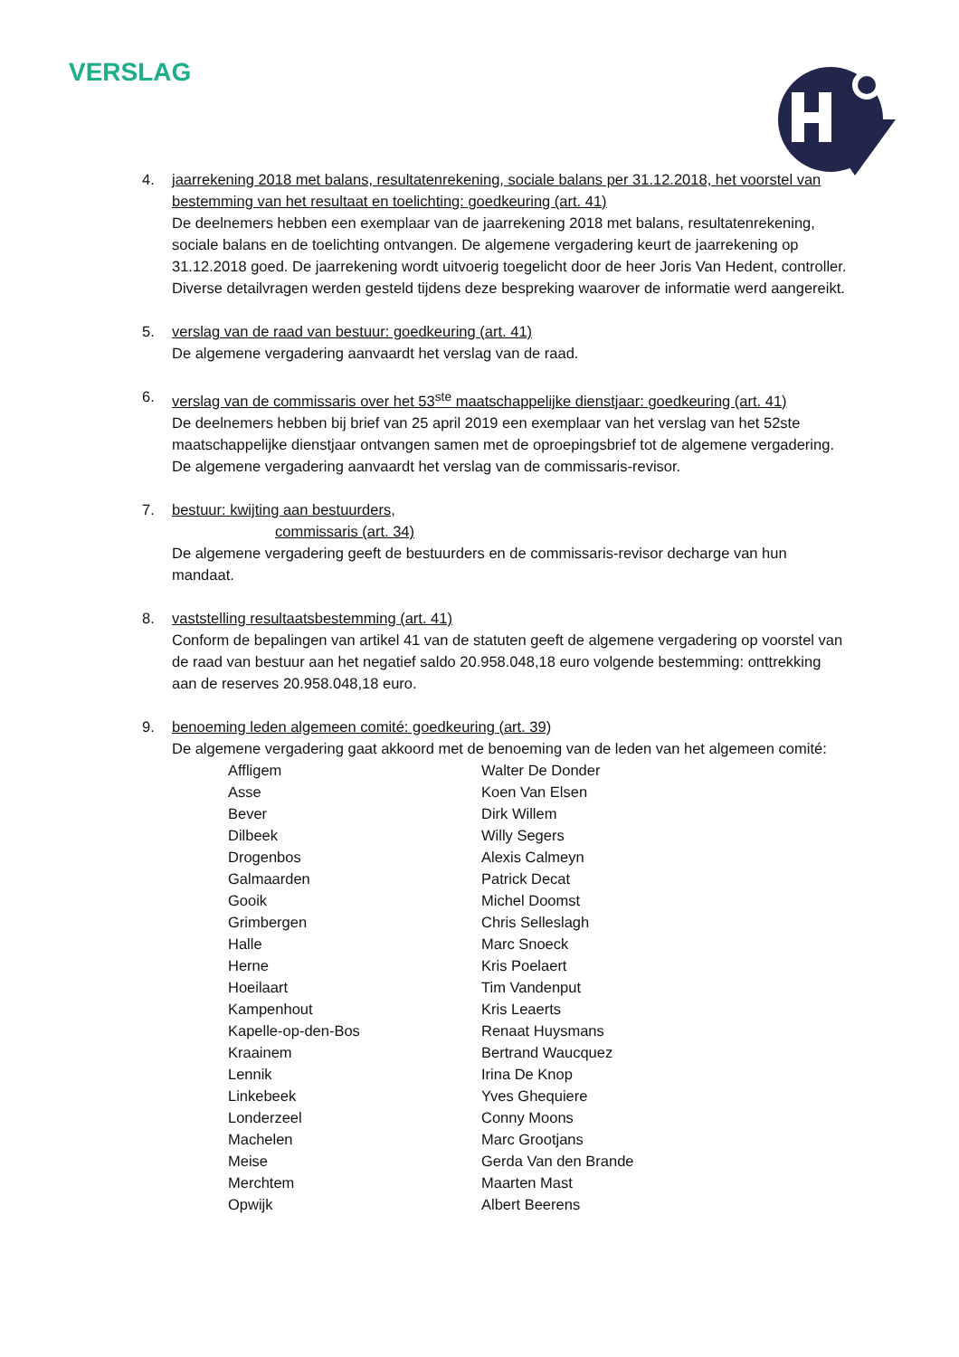VERSLAG
4. jaarrekening 2018 met balans, resultatenrekening, sociale balans per 31.12.2018, het voorstel van bestemming van het resultaat en toelichting: goedkeuring (art. 41)
De deelnemers hebben een exemplaar van de jaarrekening 2018 met balans, resultatenrekening, sociale balans en de toelichting ontvangen. De algemene vergadering keurt de jaarrekening op 31.12.2018 goed. De jaarrekening wordt uitvoerig toegelicht door de heer Joris Van Hedent, controller. Diverse detailvragen werden gesteld tijdens deze bespreking waarover de informatie werd aangereikt.
5. verslag van de raad van bestuur: goedkeuring (art. 41)
De algemene vergadering aanvaardt het verslag van de raad.
6. verslag van de commissaris over het 53<sup>ste</sup> maatschappelijke dienstjaar: goedkeuring (art. 41)
De deelnemers hebben bij brief van 25 april 2019 een exemplaar van het verslag van het 52ste maatschappelijke dienstjaar ontvangen samen met de oproepingsbrief tot de algemene vergadering.
De algemene vergadering aanvaardt het verslag van de commissaris-revisor.
7. bestuur: kwijting aan bestuurders,
commissaris (art. 34)
De algemene vergadering geeft de bestuurders en de commissaris-revisor decharge van hun mandaat.
8. vaststelling resultaatsbestemming (art. 41)
Conform de bepalingen van artikel 41 van de statuten geeft de algemene vergadering op voorstel van de raad van bestuur aan het negatief saldo 20.958.048,18 euro volgende bestemming: onttrekking aan de reserves 20.958.048,18 euro.
9. benoeming leden algemeen comité: goedkeuring (art. 39)
De algemene vergadering gaat akkoord met de benoeming van de leden van het algemeen comité:
| Affligem | Walter De Donder |
| Asse | Koen Van Elsen |
| Bever | Dirk Willem |
| Dilbeek | Willy Segers |
| Drogenbos | Alexis Calmeyn |
| Galmaarden | Patrick Decat |
| Gooik | Michel Doomst |
| Grimbergen | Chris Selleslagh |
| Halle | Marc Snoeck |
| Herne | Kris Poelaert |
| Hoeilaart | Tim Vandenput |
| Kampenhout | Kris Leaerts |
| Kapelle-op-den-Bos | Renaat Huysmans |
| Kraainem | Bertrand Waucquez |
| Lennik | Irina De Knop |
| Linkebeek | Yves Ghequiere |
| Londerzeel | Conny Moons |
| Machelen | Marc Grootjans |
| Meise | Gerda Van den Brande |
| Merchtem | Maarten Mast |
| Opwijk | Albert Beerens |